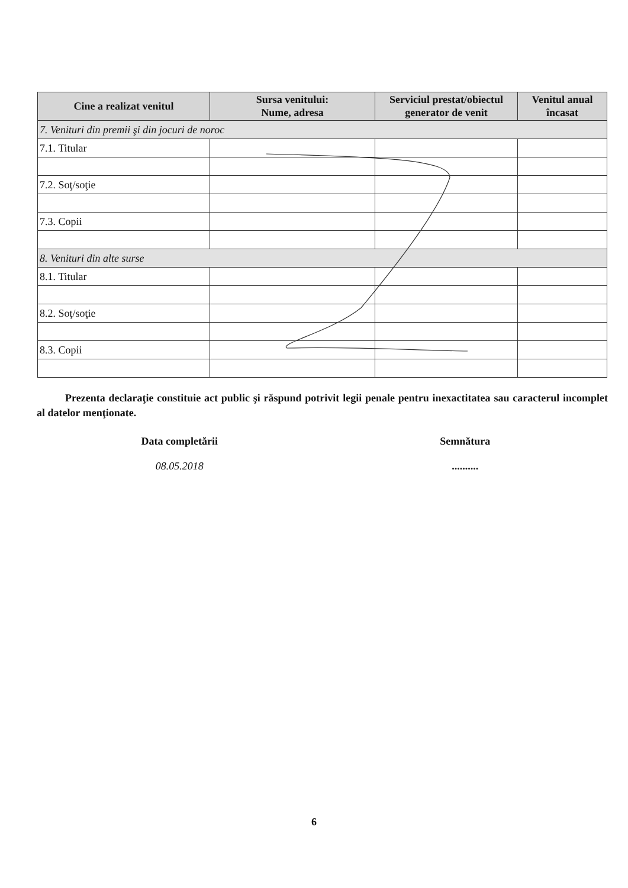| Cine a realizat venitul | Sursa venitului: Nume, adresa | Serviciul prestat/obiectul generator de venit | Venitul anual încasat |
| --- | --- | --- | --- |
| 7. Venituri din premii şi din jocuri de noroc | | | |
| 7.1. Titular | | | |
| 7.2. Soţ/soţie | | | |
| 7.3. Copii | | | |
| 8. Venituri din alte surse | | | |
| 8.1. Titular | | | |
| 8.2. Soţ/soţie | | | |
| 8.3. Copii | | | |
Prezenta declaraţie constituie act public şi răspund potrivit legii penale pentru inexactitatea sau caracterul incomplet al datelor menţionate.
Data completării
08.05.2018
Semnătura
..........
6